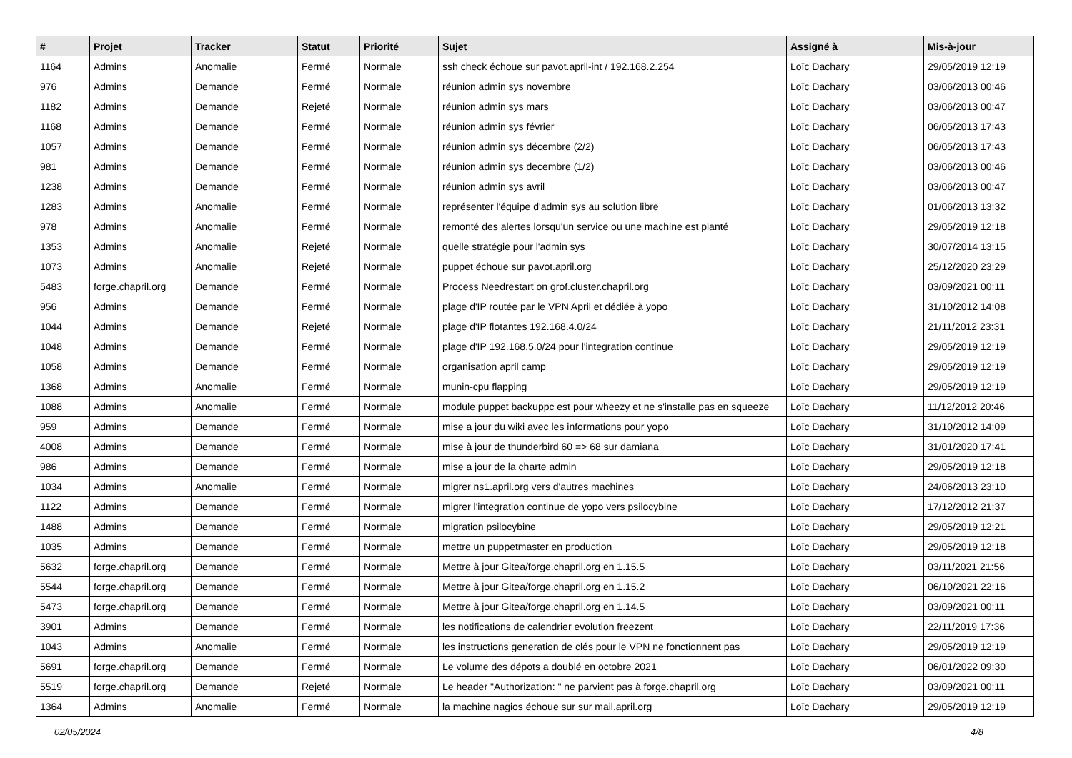| # | Projet | Tracker | Statut | Priorité | Sujet | Assigné à | Mis-à-jour |
| --- | --- | --- | --- | --- | --- | --- | --- |
| 1164 | Admins | Anomalie | Fermé | Normale | ssh check échoue sur pavot.april-int / 192.168.2.254 | Loïc Dachary | 29/05/2019 12:19 |
| 976 | Admins | Demande | Fermé | Normale | réunion admin sys novembre | Loïc Dachary | 03/06/2013 00:46 |
| 1182 | Admins | Demande | Rejeté | Normale | réunion admin sys mars | Loïc Dachary | 03/06/2013 00:47 |
| 1168 | Admins | Demande | Fermé | Normale | réunion admin sys février | Loïc Dachary | 06/05/2013 17:43 |
| 1057 | Admins | Demande | Fermé | Normale | réunion admin sys décembre (2/2) | Loïc Dachary | 06/05/2013 17:43 |
| 981 | Admins | Demande | Fermé | Normale | réunion admin sys decembre (1/2) | Loïc Dachary | 03/06/2013 00:46 |
| 1238 | Admins | Demande | Fermé | Normale | réunion admin sys avril | Loïc Dachary | 03/06/2013 00:47 |
| 1283 | Admins | Anomalie | Fermé | Normale | représenter l'équipe d'admin sys au solution libre | Loïc Dachary | 01/06/2013 13:32 |
| 978 | Admins | Anomalie | Fermé | Normale | remonté des alertes lorsqu'un service ou une machine est planté | Loïc Dachary | 29/05/2019 12:18 |
| 1353 | Admins | Anomalie | Rejeté | Normale | quelle stratégie pour l'admin sys | Loïc Dachary | 30/07/2014 13:15 |
| 1073 | Admins | Anomalie | Rejeté | Normale | puppet échoue sur pavot.april.org | Loïc Dachary | 25/12/2020 23:29 |
| 5483 | forge.chapril.org | Demande | Fermé | Normale | Process Needrestart on grof.cluster.chapril.org | Loïc Dachary | 03/09/2021 00:11 |
| 956 | Admins | Demande | Fermé | Normale | plage d'IP routée par le VPN April et dédiée à yopo | Loïc Dachary | 31/10/2012 14:08 |
| 1044 | Admins | Demande | Rejeté | Normale | plage d'IP flotantes 192.168.4.0/24 | Loïc Dachary | 21/11/2012 23:31 |
| 1048 | Admins | Demande | Fermé | Normale | plage d'IP 192.168.5.0/24 pour l'integration continue | Loïc Dachary | 29/05/2019 12:19 |
| 1058 | Admins | Demande | Fermé | Normale | organisation april camp | Loïc Dachary | 29/05/2019 12:19 |
| 1368 | Admins | Anomalie | Fermé | Normale | munin-cpu flapping | Loïc Dachary | 29/05/2019 12:19 |
| 1088 | Admins | Anomalie | Fermé | Normale | module puppet backuppc est pour wheezy et ne s'installe pas en squeeze | Loïc Dachary | 11/12/2012 20:46 |
| 959 | Admins | Demande | Fermé | Normale | mise a jour du wiki avec les informations pour yopo | Loïc Dachary | 31/10/2012 14:09 |
| 4008 | Admins | Demande | Fermé | Normale | mise à jour de thunderbird 60 => 68 sur damiana | Loïc Dachary | 31/01/2020 17:41 |
| 986 | Admins | Demande | Fermé | Normale | mise a jour de la charte admin | Loïc Dachary | 29/05/2019 12:18 |
| 1034 | Admins | Anomalie | Fermé | Normale | migrer ns1.april.org vers d'autres machines | Loïc Dachary | 24/06/2013 23:10 |
| 1122 | Admins | Demande | Fermé | Normale | migrer l'integration continue de yopo vers psilocybine | Loïc Dachary | 17/12/2012 21:37 |
| 1488 | Admins | Demande | Fermé | Normale | migration psilocybine | Loïc Dachary | 29/05/2019 12:21 |
| 1035 | Admins | Demande | Fermé | Normale | mettre un puppetmaster en production | Loïc Dachary | 29/05/2019 12:18 |
| 5632 | forge.chapril.org | Demande | Fermé | Normale | Mettre à jour Gitea/forge.chapril.org en 1.15.5 | Loïc Dachary | 03/11/2021 21:56 |
| 5544 | forge.chapril.org | Demande | Fermé | Normale | Mettre à jour Gitea/forge.chapril.org en 1.15.2 | Loïc Dachary | 06/10/2021 22:16 |
| 5473 | forge.chapril.org | Demande | Fermé | Normale | Mettre à jour Gitea/forge.chapril.org en 1.14.5 | Loïc Dachary | 03/09/2021 00:11 |
| 3901 | Admins | Demande | Fermé | Normale | les notifications de calendrier evolution freezent | Loïc Dachary | 22/11/2019 17:36 |
| 1043 | Admins | Anomalie | Fermé | Normale | les instructions generation de clés pour le VPN ne fonctionnent pas | Loïc Dachary | 29/05/2019 12:19 |
| 5691 | forge.chapril.org | Demande | Fermé | Normale | Le volume des dépots a doublé en octobre 2021 | Loïc Dachary | 06/01/2022 09:30 |
| 5519 | forge.chapril.org | Demande | Rejeté | Normale | Le header "Authorization: " ne parvient pas à forge.chapril.org | Loïc Dachary | 03/09/2021 00:11 |
| 1364 | Admins | Anomalie | Fermé | Normale | la machine nagios échoue sur sur mail.april.org | Loïc Dachary | 29/05/2019 12:19 |
02/05/2024 4/8